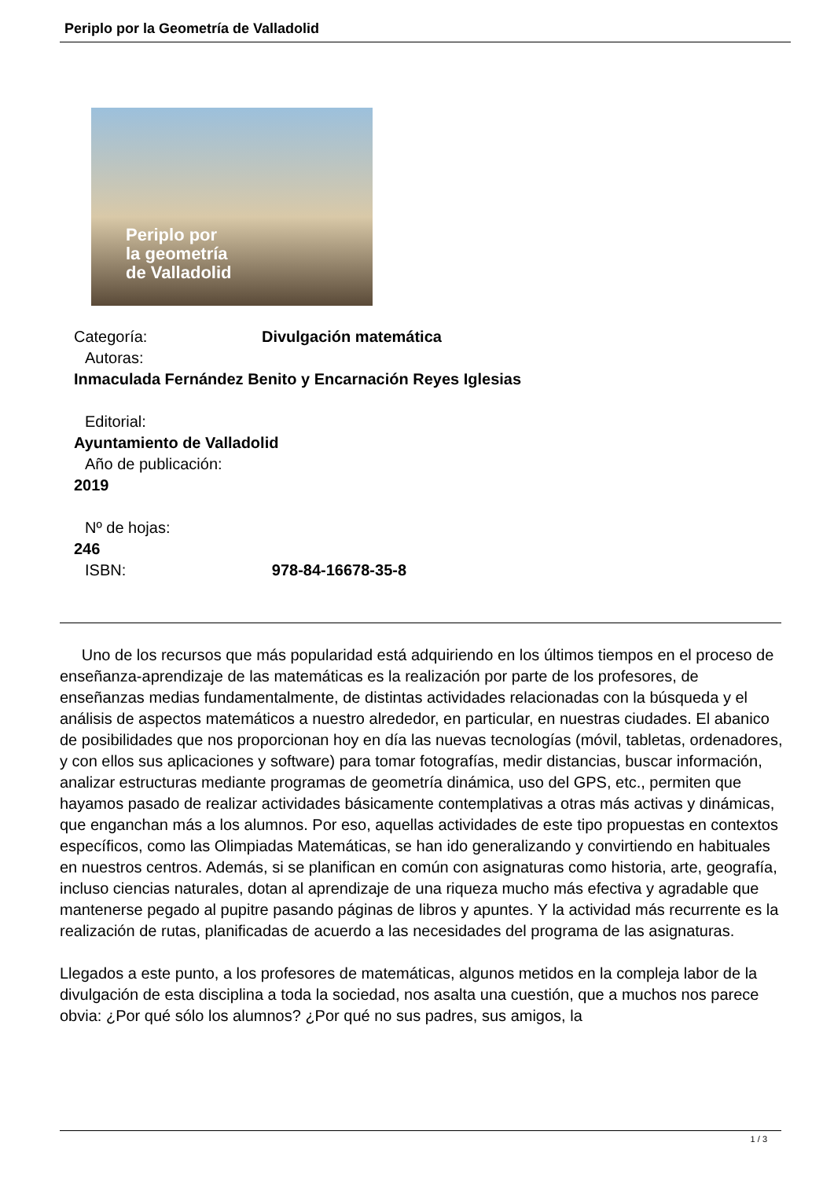Periplo por la Geometría de Valladolid
Periplo por
la geometría
de Valladolid
Categoría: Divulgación matemática
Autoras:
Inmaculada Fernández Benito y Encarnación Reyes Iglesias
Editorial:
Ayuntamiento de Valladolid
Año de publicación:
2019
Nº de hojas:
246
ISBN: 978-84-16678-35-8
Uno de los recursos que más popularidad está adquiriendo en los últimos tiempos en el proceso de enseñanza-aprendizaje de las matemáticas es la realización por parte de los profesores, de enseñanzas medias fundamentalmente, de distintas actividades relacionadas con la búsqueda y el análisis de aspectos matemáticos a nuestro alrededor, en particular, en nuestras ciudades. El abanico de posibilidades que nos proporcionan hoy en día las nuevas tecnologías (móvil, tabletas, ordenadores, y con ellos sus aplicaciones y software) para tomar fotografías, medir distancias, buscar información, analizar estructuras mediante programas de geometría dinámica, uso del GPS, etc., permiten que hayamos pasado de realizar actividades básicamente contemplativas a otras más activas y dinámicas, que enganchan más a los alumnos. Por eso, aquellas actividades de este tipo propuestas en contextos específicos, como las Olimpiadas Matemáticas, se han ido generalizando y convirtiendo en habituales en nuestros centros. Además, si se planifican en común con asignaturas como historia, arte, geografía, incluso ciencias naturales, dotan al aprendizaje de una riqueza mucho más efectiva y agradable que mantenerse pegado al pupitre pasando páginas de libros y apuntes. Y la actividad más recurrente es la realización de rutas, planificadas de acuerdo a las necesidades del programa de las asignaturas.
Llegados a este punto, a los profesores de matemáticas, algunos metidos en la compleja labor de la divulgación de esta disciplina a toda la sociedad, nos asalta una cuestión, que a muchos nos parece obvia: ¿Por qué sólo los alumnos? ¿Por qué no sus padres, sus amigos, la
1 / 3